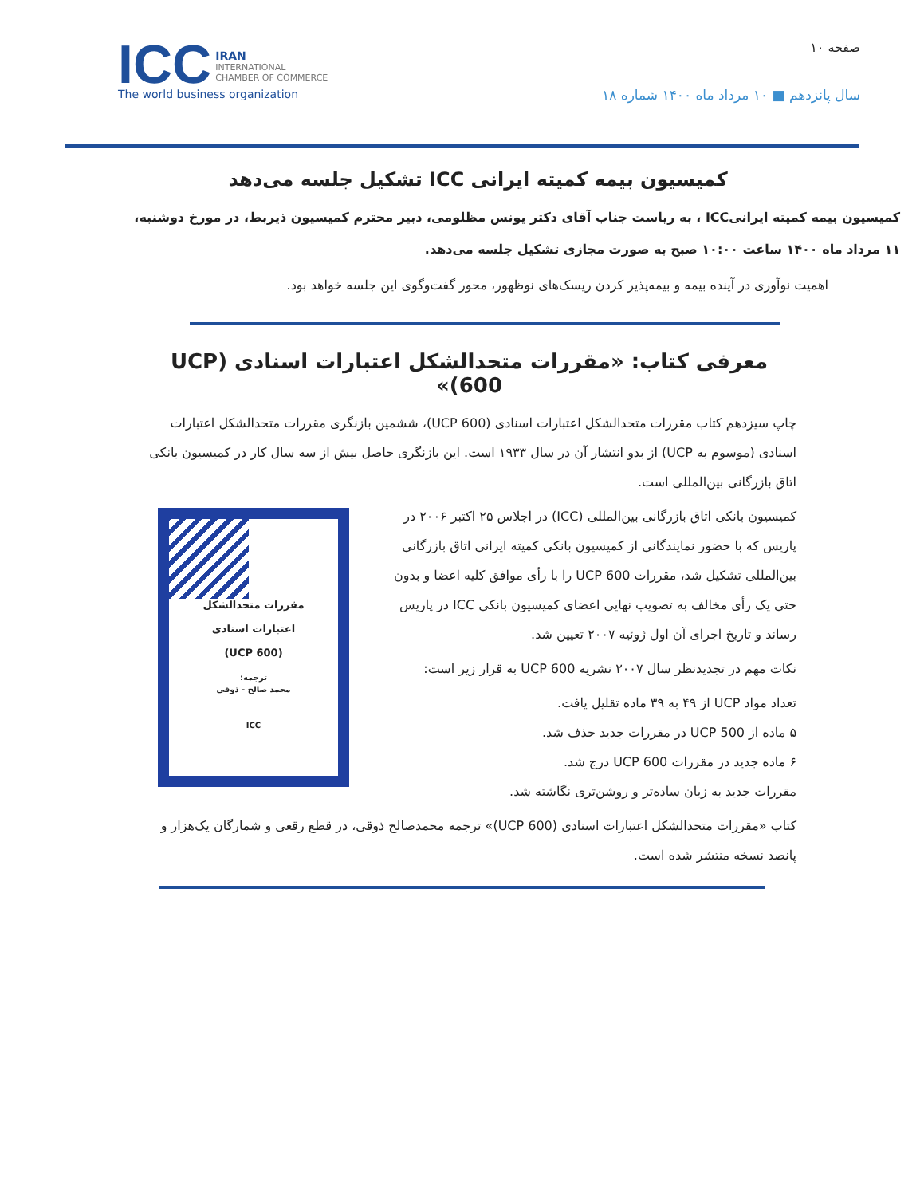ICC IRAN
INTERNATIONAL
CHAMBER OF COMMERCE
The world business organization
صفحه ۱۰
سال پانزدهم ■ ۱۰ مرداد ماه ۱۴۰۰ شماره ۱۸
کمیسیون بیمه کمیته ایرانی ICC تشکیل جلسه می‌دهد
کمیسیون بیمه کمیته ایرانیICC ، به ریاست جناب آقای دکتر یونس مظلومی، دبیر محترم کمیسیون ذیربط، در مورخ دوشنبه، ۱۱ مرداد ماه ۱۴۰۰ ساعت ۱۰:۰۰ صبح به صورت مجازی تشکیل جلسه می‌دهد.
اهمیت نوآوری در آینده بیمه و بیمه‌پذیر کردن ریسک‌های نوظهور، محور گفت‌وگوی این جلسه خواهد بود.
معرفی کتاب: «مقررات متحدالشکل اعتبارات اسنادی (UCP 600)»
چاپ سیزدهم کتاب مقررات متحدالشکل اعتبارات اسنادی (UCP 600)، ششمین بازنگری مقررات متحدالشکل اعتبارات اسنادی (موسوم به UCP) از بدو انتشار آن در سال ۱۹۳۳ است. این بازنگری حاصل بیش از سه سال کار در کمیسیون بانکی اتاق بازرگانی بین‌المللی است.
مقررات متحدالشکل
اعتبارات اسنادی
(UCP 600)
ترجمه:
محمد صالح - ذوقی
ICC
کمیسیون بانکی اتاق بازرگانی بین‌المللی (ICC) در اجلاس ۲۵ اکتبر ۲۰۰۶ در پاریس که با حضور نمایندگانی از کمیسیون بانکی کمیته ایرانی اتاق بازرگانی بین‌المللی تشکیل شد، مقررات UCP 600 را با رأی موافق کلیه اعضا و بدون حتی یک رأی مخالف به تصویب نهایی اعضای کمیسیون بانکی ICC در پاریس رساند و تاریخ اجرای آن اول ژوئیه ۲۰۰۷ تعیین شد.
نکات مهم در تجدیدنظر سال ۲۰۰۷ نشریه UCP 600 به قرار زیر است:
تعداد مواد UCP از ۴۹ به ۳۹ ماده تقلیل یافت.
۵ ماده از UCP 500 در مقررات جدید حذف شد.
۶ ماده جدید در مقررات UCP 600 درج شد.
مقررات جدید به زبان ساده‌تر و روشن‌تری نگاشته شد.
کتاب «مقررات متحدالشکل اعتبارات اسنادی (UCP 600)» ترجمه محمدصالح ذوقی، در قطع رقعی و شمارگان یک‌هزار و پانصد نسخه منتشر شده است.